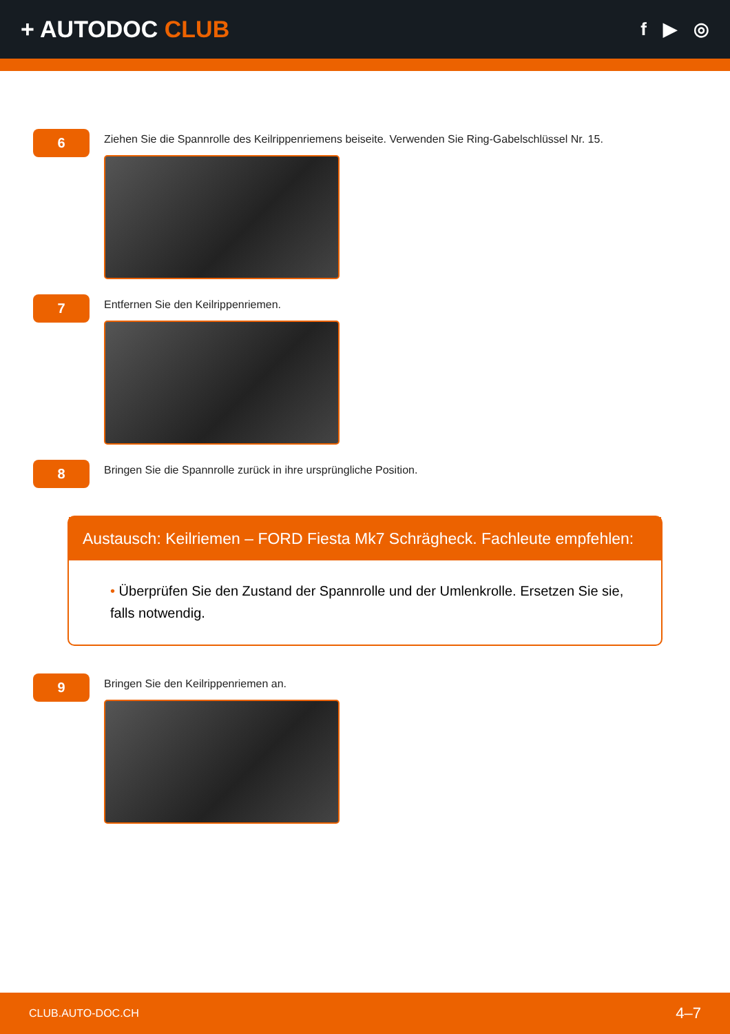+ AUTODOC CLUB
f ▶ ◎
6
Ziehen Sie die Spannrolle des Keilrippenriemens beiseite. Verwenden Sie Ring-Gabelschlüssel Nr. 15.
7
Entfernen Sie den Keilrippenriemen.
8
Bringen Sie die Spannrolle zurück in ihre ursprüngliche Position.
Austausch: Keilriemen – FORD Fiesta Mk7 Schrägheck. Fachleute empfehlen:
• Überprüfen Sie den Zustand der Spannrolle und der Umlenkrolle. Ersetzen Sie sie, falls notwendig.
9
Bringen Sie den Keilrippenriemen an.
CLUB.AUTO-DOC.CH 4–7